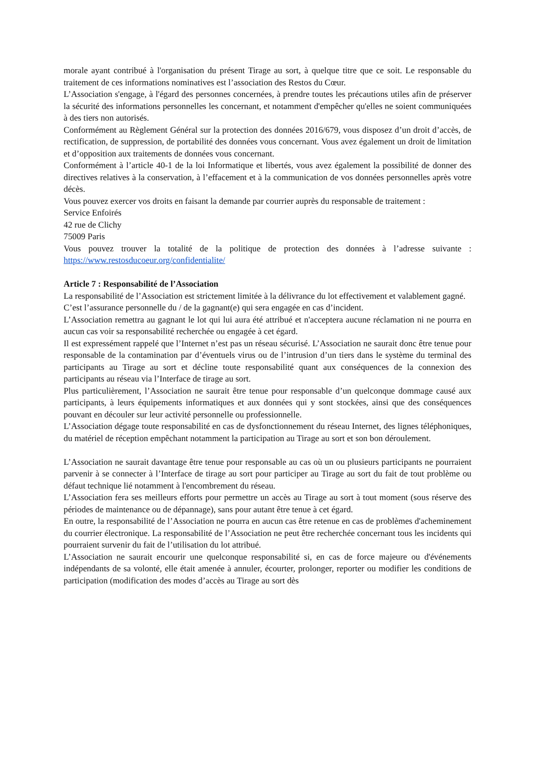morale ayant contribué à l'organisation du présent Tirage au sort, à quelque titre que ce soit. Le responsable du traitement de ces informations nominatives est l’association des Restos du Cœur.
L’Association s'engage, à l'égard des personnes concernées, à prendre toutes les précautions utiles afin de préserver la sécurité des informations personnelles les concernant, et notamment d'empêcher qu'elles ne soient communiquées à des tiers non autorisés.
Conformément au Règlement Général sur la protection des données 2016/679, vous disposez d’un droit d’accès, de rectification, de suppression, de portabilité des données vous concernant. Vous avez également un droit de limitation et d’opposition aux traitements de données vous concernant.
Conformément à l’article 40-1 de la loi Informatique et libertés, vous avez également la possibilité de donner des directives relatives à la conservation, à l’effacement et à la communication de vos données personnelles après votre décès.
Vous pouvez exercer vos droits en faisant la demande par courrier auprès du responsable de traitement :
Service Enfoirés
42 rue de Clichy
75009 Paris
Vous pouvez trouver la totalité de la politique de protection des données à l’adresse suivante : https://www.restosducoeur.org/confidentialite/
Article 7 : Responsabilité de l’Association
La responsabilité de l’Association est strictement limitée à la délivrance du lot effectivement et valablement gagné.
C’est l’assurance personnelle du / de la gagnant(e) qui sera engagée en cas d’incident.
L’Association remettra au gagnant le lot qui lui aura été attribué et n'acceptera aucune réclamation ni ne pourra en aucun cas voir sa responsabilité recherchée ou engagée à cet égard.
Il est expressément rappelé que l’Internet n’est pas un réseau sécurisé. L’Association ne saurait donc être tenue pour responsable de la contamination par d’éventuels virus ou de l’intrusion d’un tiers dans le système du terminal des participants au Tirage au sort et décline toute responsabilité quant aux conséquences de la connexion des participants au réseau via l’Interface de tirage au sort.
Plus particulièrement, l’Association ne saurait être tenue pour responsable d’un quelconque dommage causé aux participants, à leurs équipements informatiques et aux données qui y sont stockées, ainsi que des conséquences pouvant en découler sur leur activité personnelle ou professionnelle.
L’Association dégage toute responsabilité en cas de dysfonctionnement du réseau Internet, des lignes téléphoniques, du matériel de réception empêchant notamment la participation au Tirage au sort et son bon déroulement.
L’Association ne saurait davantage être tenue pour responsable au cas où un ou plusieurs participants ne pourraient parvenir à se connecter à l’Interface de tirage au sort pour participer au Tirage au sort du fait de tout problème ou défaut technique lié notamment à l'encombrement du réseau.
L’Association fera ses meilleurs efforts pour permettre un accès au Tirage au sort à tout moment (sous réserve des périodes de maintenance ou de dépannage), sans pour autant être tenue à cet égard.
En outre, la responsabilité de l’Association ne pourra en aucun cas être retenue en cas de problèmes d'acheminement du courrier électronique. La responsabilité de l’Association ne peut être recherchée concernant tous les incidents qui pourraient survenir du fait de l’utilisation du lot attribué.
L’Association ne saurait encourir une quelconque responsabilité si, en cas de force majeure ou d'événements indépendants de sa volonté, elle était amenée à annuler, écourter, prolonger, reporter ou modifier les conditions de participation (modification des modes d’accès au Tirage au sort dès